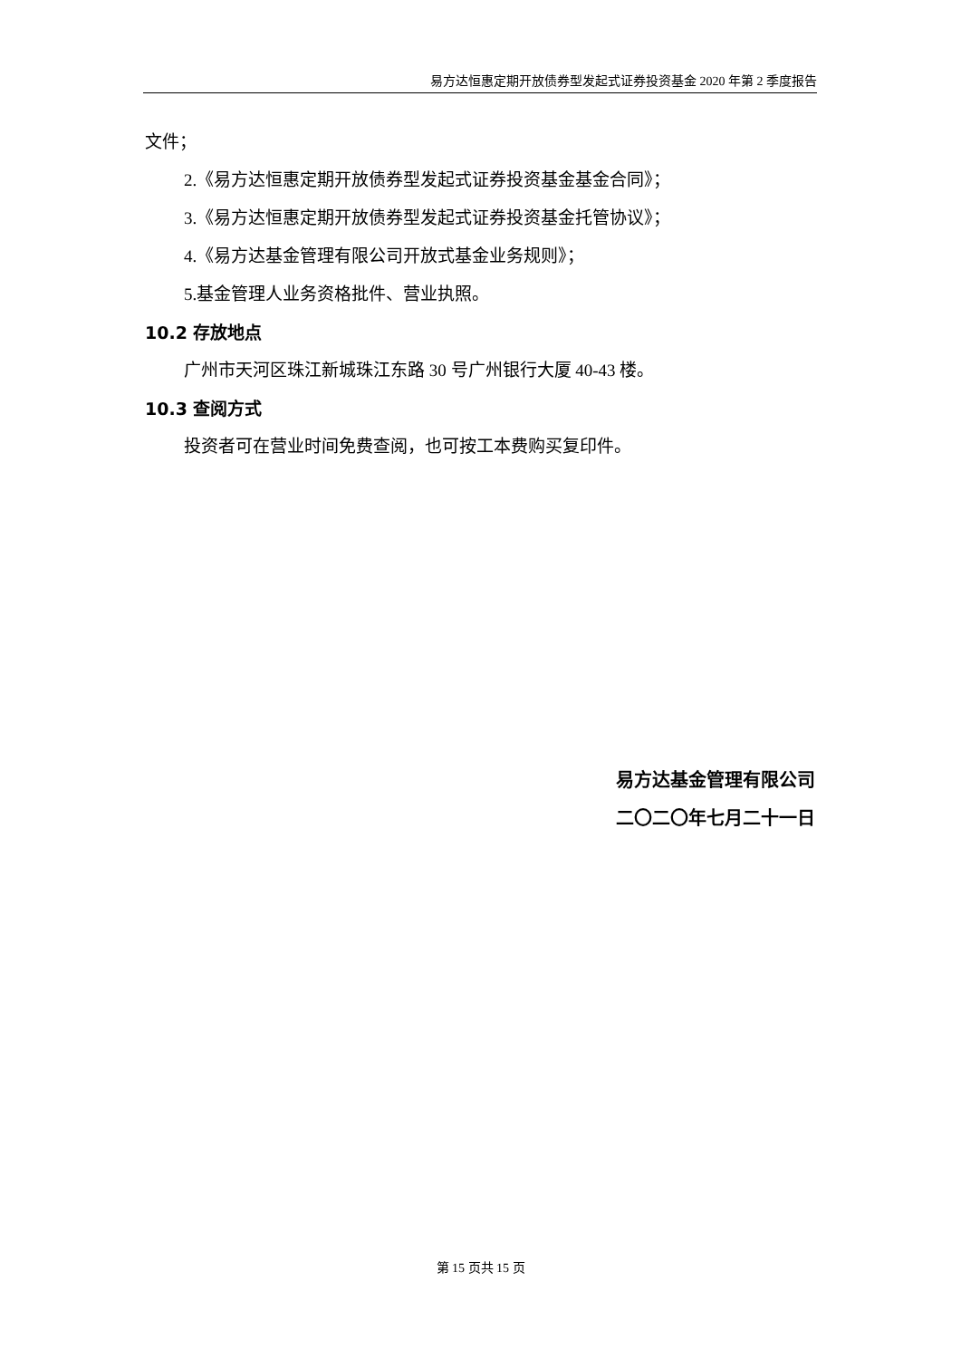易方达恒惠定期开放债券型发起式证券投资基金 2020 年第 2 季度报告
文件；
2.《易方达恒惠定期开放债券型发起式证券投资基金基金合同》；
3.《易方达恒惠定期开放债券型发起式证券投资基金托管协议》；
4.《易方达基金管理有限公司开放式基金业务规则》；
5.基金管理人业务资格批件、营业执照。
10.2 存放地点
广州市天河区珠江新城珠江东路 30 号广州银行大厦 40-43 楼。
10.3 查阅方式
投资者可在营业时间免费查阅，也可按工本费购买复印件。
易方达基金管理有限公司
二〇二〇年七月二十一日
第 15 页共 15 页